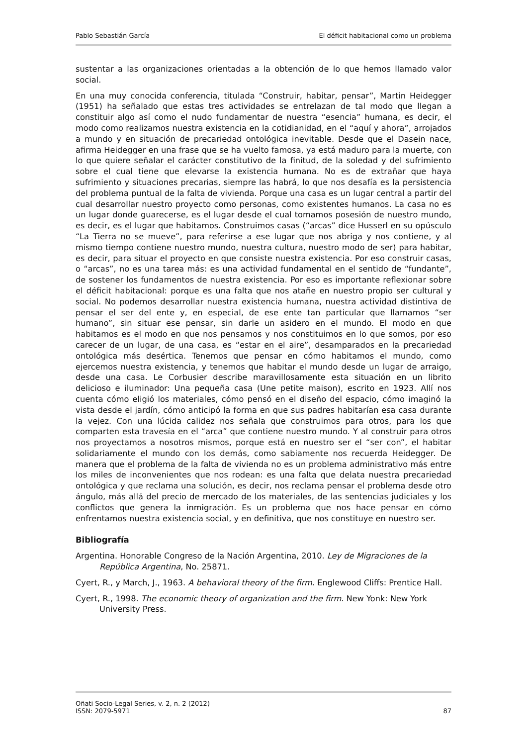Pablo Sebastián García El déficit habitacional como un problema
sustentar a las organizaciones orientadas a la obtención de lo que hemos llamado valor social.
En una muy conocida conferencia, titulada “Construir, habitar, pensar”, Martin Heidegger (1951) ha señalado que estas tres actividades se entrelazan de tal modo que llegan a constituir algo así como el nudo fundamentar de nuestra “esencia” humana, es decir, el modo como realizamos nuestra existencia en la cotidianidad, en el “aquí y ahora”, arrojados a mundo y en situación de precariedad ontológica inevitable. Desde que el Dasein nace, afirma Heidegger en una frase que se ha vuelto famosa, ya está maduro para la muerte, con lo que quiere señalar el carácter constitutivo de la finitud, de la soledad y del sufrimiento sobre el cual tiene que elevarse la existencia humana. No es de extrañar que haya sufrimiento y situaciones precarias, siempre las habrá, lo que nos desafía es la persistencia del problema puntual de la falta de vivienda. Porque una casa es un lugar central a partir del cual desarrollar nuestro proyecto como personas, como existentes humanos. La casa no es un lugar donde guarecerse, es el lugar desde el cual tomamos posesión de nuestro mundo, es decir, es el lugar que habitamos. Construimos casas (“arcas” dice Husserl en su opúsculo “La Tierra no se mueve”, para referirse a ese lugar que nos abriga y nos contiene, y al mismo tiempo contiene nuestro mundo, nuestra cultura, nuestro modo de ser) para habitar, es decir, para situar el proyecto en que consiste nuestra existencia. Por eso construir casas, o “arcas”, no es una tarea más: es una actividad fundamental en el sentido de “fundante”, de sostener los fundamentos de nuestra existencia. Por eso es importante reflexionar sobre el déficit habitacional: porque es una falta que nos atañe en nuestro propio ser cultural y social. No podemos desarrollar nuestra existencia humana, nuestra actividad distintiva de pensar el ser del ente y, en especial, de ese ente tan particular que llamamos “ser humano”, sin situar ese pensar, sin darle un asidero en el mundo. El modo en que habitamos es el modo en que nos pensamos y nos constituimos en lo que somos, por eso carecer de un lugar, de una casa, es “estar en el aire”, desamparados en la precariedad ontológica más desértica. Tenemos que pensar en cómo habitamos el mundo, como ejercemos nuestra existencia, y tenemos que habitar el mundo desde un lugar de arraigo, desde una casa. Le Corbusier describe maravillosamente esta situación en un librito delicioso e iluminador: Una pequeña casa (Une petite maison), escrito en 1923. Allí nos cuenta cómo eligió los materiales, cómo pensó en el diseño del espacio, cómo imaginó la vista desde el jardín, cómo anticipó la forma en que sus padres habitarían esa casa durante la vejez. Con una lúcida calidez nos señala que construimos para otros, para los que comparten esta travesía en el “arca” que contiene nuestro mundo. Y al construir para otros nos proyectamos a nosotros mismos, porque está en nuestro ser el “ser con”, el habitar solidariamente el mundo con los demás, como sabiamente nos recuerda Heidegger. De manera que el problema de la falta de vivienda no es un problema administrativo más entre los miles de inconvenientes que nos rodean: es una falta que delata nuestra precariedad ontológica y que reclama una solución, es decir, nos reclama pensar el problema desde otro ángulo, más allá del precio de mercado de los materiales, de las sentencias judiciales y los conflictos que genera la inmigración. Es un problema que nos hace pensar en cómo enfrentamos nuestra existencia social, y en definitiva, que nos constituye en nuestro ser.
Bibliografía
Argentina. Honorable Congreso de la Nación Argentina, 2010. Ley de Migraciones de la República Argentina, No. 25871.
Cyert, R., y March, J., 1963. A behavioral theory of the firm. Englewood Cliffs: Prentice Hall.
Cyert, R., 1998. The economic theory of organization and the firm. New Yonk: New York University Press.
Oñati Socio-Legal Series, v. 2, n. 2 (2012)
ISSN: 2079-5971 87